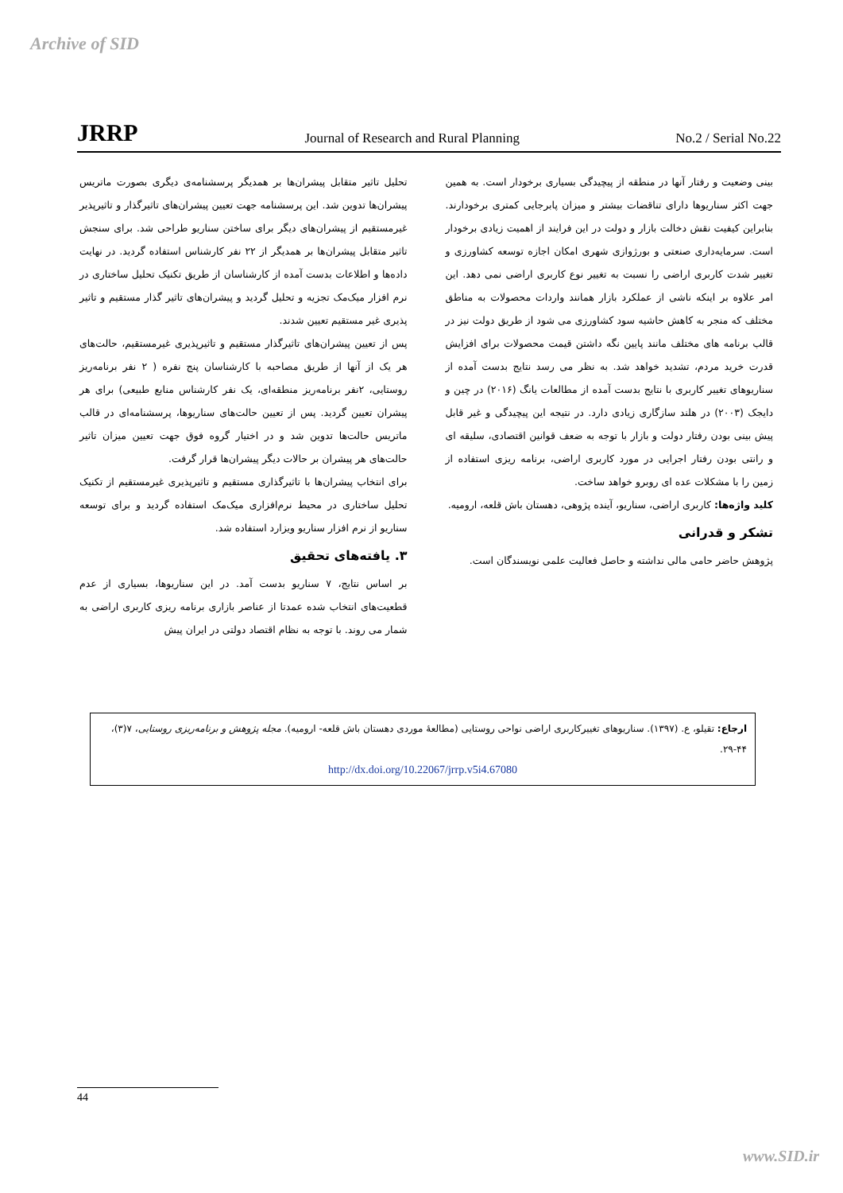Archive of SID
JRRP
Journal of Research and Rural Planning
No.2 / Serial No.22
تحلیل تاثیر متقابل پیشران‌ها بر همدیگر پرسشنامه‌ی دیگری بصورت ماتریس پیشران‌ها تدوین شد. این پرسشنامه جهت تعیین پیشران‌های تاثیرگذار و تاثیرپذیر غیرمستقیم از پیشران‌های دیگر برای ساختن سناریو طراحی شد. برای سنجش تاثیر متقابل پیشران‌ها بر همدیگر از ۲۲ نفر کارشناس استفاده گردید. در نهایت داده‌ها و اطلاعات بدست آمده از کارشناسان از طریق تکنیک تحلیل ساختاری در نرم افزار میک‌مک تجزیه و تحلیل گردید و پیشران‌های تاثیر گذار مستقیم و تاثیر پذیری غیر مستقیم تعیین شدند.
پس از تعیین پیشران‌های تاثیرگذار مستقیم و تاثیرپذیری غیرمستقیم، حالت‌های هر یک از آنها از طریق مصاحبه با کارشناسان پنج نفره ( ۲ نفر برنامه‌ریز روستایی، ۲نفر برنامه‌ریز منطقه‌ای، یک نفر کارشناس منابع طبیعی) برای هر پیشران تعیین گردید. پس از تعیین حالت‌های سناریوها، پرسشنامه‌ای در قالب ماتریس حالت‌ها تدوین شد و در اختیار گروه فوق جهت تعیین میزان تاثیر حالت‌های هر پیشران بر حالات دیگر پیشران‌ها قرار گرفت.
برای انتخاب پیشران‌ها با تاثیرگذاری مستقیم و تاثیرپذیری غیرمستقیم از تکنیک تحلیل ساختاری در محیط نرم‌افزاری میک‌مک استفاده گردید و برای توسعه سناریو از نرم افزار سناریو ویزارد استفاده شد.
۳. یافته‌های تحقیق
بر اساس نتایج، ۷ سناریو بدست آمد. در این سناریوها، بسیاری از عدم قطعیت‌های انتخاب شده عمدتا از عناصر بازاری برنامه ریزی کاربری اراضی به شمار می روند. با توجه به نظام اقتصاد دولتی در ایران پیش
بینی وضعیت و رفتار آنها در منطقه از پیچیدگی بسیاری برخودار است. به همین جهت اکثر سناریوها دارای تناقضات بیشتر و میزان پابرجایی کمتری برخودارند. بنابراین کیفیت نقش دخالت بازار و دولت در این فرایند از اهمیت زیادی برخودار است. سرمایه‌داری صنعتی و بورژوازی شهری امکان اجازه توسعه کشاورزی و تغییر شدت کاربری اراضی را نسبت به تغییر نوع کاربری اراضی نمی دهد. این امر علاوه بر اینکه ناشی از عملکرد بازار همانند واردات محصولات به مناطق مختلف که منجر به کاهش حاشیه سود کشاورزی می شود از طریق دولت نیز در قالب برنامه های مختلف مانند پایین نگه داشتن قیمت محصولات برای افزایش قدرت خرید مردم، تشدید خواهد شد. به نظر می رسد نتایج بدست آمده از سناریوهای تغییر کاربری با نتایج بدست آمده از مطالعات یانگ (۲۰۱۶) در چین و دایجک (۲۰۰۳) در هلند سازگاری زیادی دارد. در نتیجه این پیچیدگی و غیر قابل پیش بینی بودن رفتار دولت و بازار با توجه به ضعف قوانین اقتصادی، سلیقه ای و رانتی بودن رفتار اجرایی در مورد کاربری اراضی، برنامه ریزی استفاده از زمین را با مشکلات عده ای روبرو خواهد ساخت.
کلید واژه‌ها: کاربری اراضی، سناریو، آینده پژوهی، دهستان باش قلعه، ارومیه.
تشکر و قدرانی
پژوهش حاضر حامی مالی نداشته و حاصل فعالیت علمی نویسندگان است.
ارجاع: تقیلو، ع. (۱۳۹۷). سناریوهای تغییرکاربری اراضی نواحی روستایی (مطالعهٔ موردی دهستان باش قلعه- ارومیه). مجله پژوهش و برنامه‌ریزی روستایی، ۷(۳)، ۴۴-۲۹.
http://dx.doi.org/10.22067/jrrp.v5i4.67080
44
www.SID.ir